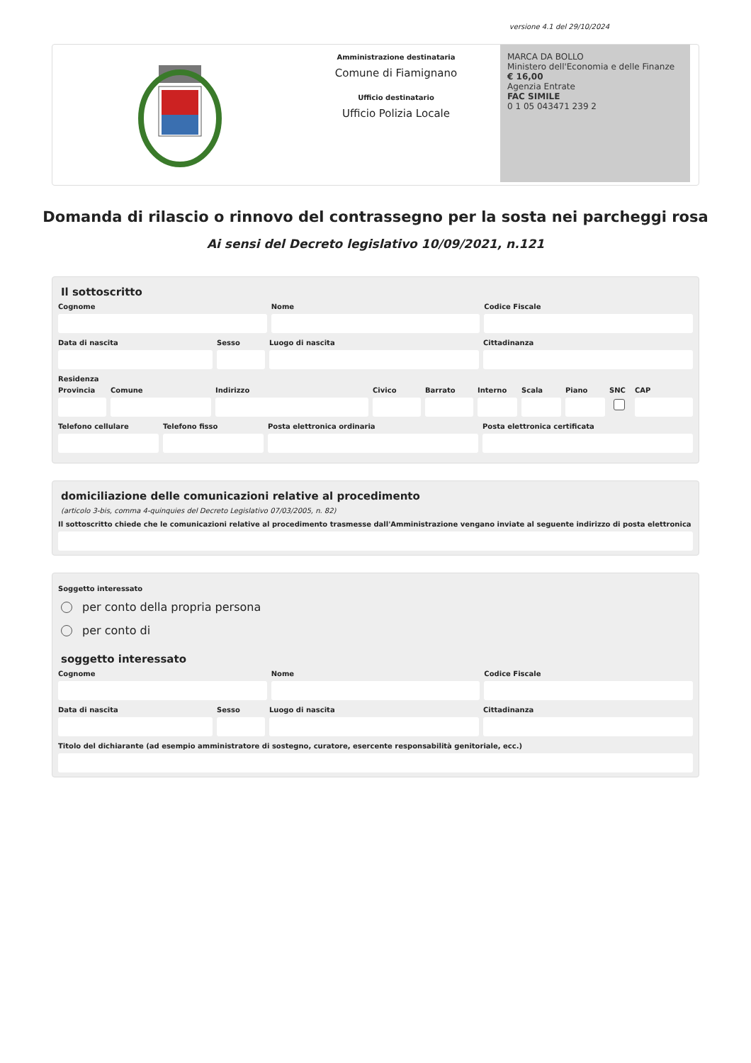versione 4.1 del 29/10/2024
Amministrazione destinataria
Comune di Fiamignano
Ufficio destinatario
Ufficio Polizia Locale
MARCA DA BOLLO
Ministero dell'Economia e delle Finanze
€ 16,00
Agenzia Entrate
FAC SIMILE
0 1 05 043471 239 2
Domanda di rilascio o rinnovo del contrassegno per la sosta nei parcheggi rosa
Ai sensi del Decreto legislativo 10/09/2021, n.121
Il sottoscritto
Cognome Nome Codice Fiscale
Data di nascita Sesso Luogo di nascita Cittadinanza
Residenza
Provincia
Comune Indirizzo Civico Barrato Interno
Scala Piano SNC CAP
Telefono cellulare
Telefono fisso Posta elettronica ordinaria Posta elettronica certificata
domiciliazione delle comunicazioni relative al procedimento
(articolo 3-bis, comma 4-quinquies del Decreto Legislativo 07/03/2005, n. 82)
Il sottoscritto chiede che le comunicazioni relative al procedimento trasmesse dall'Amministrazione vengano inviate al seguente indirizzo di posta elettronica
Soggetto interessato
per conto della propria persona
per conto di
soggetto interessato
Cognome Nome Codice Fiscale
Data di nascita Sesso Luogo di nascita Cittadinanza
Titolo del dichiarante (ad esempio amministratore di sostegno, curatore, esercente responsabilità genitoriale, ecc.)